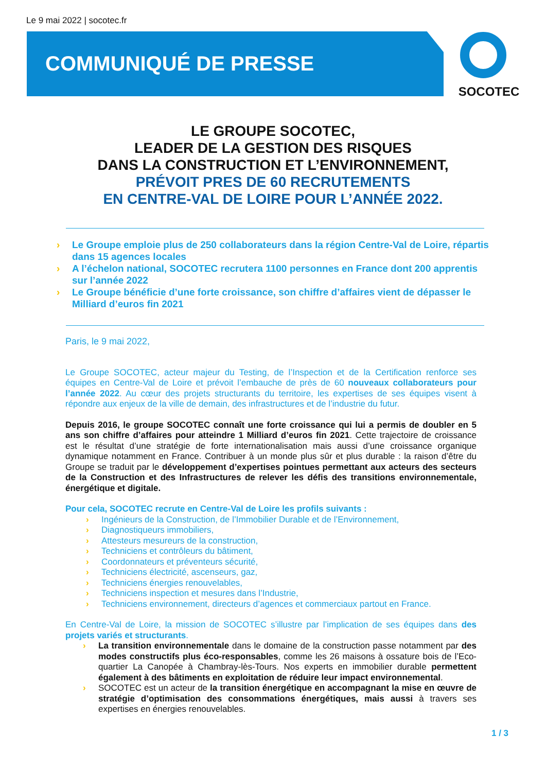Le 9 mai 2022 | socotec.fr
COMMUNIQUÉ DE PRESSE SOCOTEC
LE GROUPE SOCOTEC,
LEADER DE LA GESTION DES RISQUES
DANS LA CONSTRUCTION ET L’ENVIRONNEMENT,
PRÉVOIT PRES DE 60 RECRUTEMENTS
EN CENTRE-VAL DE LOIRE POUR L’ANNÉE 2022.
› Le Groupe emploie plus de 250 collaborateurs dans la région Centre-Val de Loire, répartis dans 15 agences locales
› A l’échelon national, SOCOTEC recrutera 1100 personnes en France dont 200 apprentis sur l’année 2022
› Le Groupe bénéficie d’une forte croissance, son chiffre d’affaires vient de dépasser le Milliard d’euros fin 2021
Paris, le 9 mai 2022,
Le Groupe SOCOTEC, acteur majeur du Testing, de l’Inspection et de la Certification renforce ses équipes en Centre-Val de Loire et prévoit l’embauche de près de 60 nouveaux collaborateurs pour l’année 2022. Au cœur des projets structurants du territoire, les expertises de ses équipes visent à répondre aux enjeux de la ville de demain, des infrastructures et de l’industrie du futur.
Depuis 2016, le groupe SOCOTEC connaît une forte croissance qui lui a permis de doubler en 5 ans son chiffre d’affaires pour atteindre 1 Milliard d’euros fin 2021. Cette trajectoire de croissance est le résultat d’une stratégie de forte internationalisation mais aussi d’une croissance organique dynamique notamment en France. Contribuer à un monde plus sûr et plus durable : la raison d’être du Groupe se traduit par le développement d’expertises pointues permettant aux acteurs des secteurs de la Construction et des Infrastructures de relever les défis des transitions environnementale, énergétique et digitale.
Pour cela, SOCOTEC recrute en Centre-Val de Loire les profils suivants :
› Ingénieurs de la Construction, de l’Immobilier Durable et de l’Environnement,
› Diagnostiqueurs immobiliers,
› Attesteurs mesureurs de la construction,
› Techniciens et contrôleurs du bâtiment,
› Coordonnateurs et préventeurs sécurité,
› Techniciens électricité, ascenseurs, gaz,
› Techniciens énergies renouvelables,
› Techniciens inspection et mesures dans l’Industrie,
› Techniciens environnement, directeurs d’agences et commerciaux partout en France.
En Centre-Val de Loire, la mission de SOCOTEC s’illustre par l’implication de ses équipes dans des projets variés et structurants.
› La transition environnementale dans le domaine de la construction passe notamment par des modes constructifs plus éco-responsables, comme les 26 maisons à ossature bois de l’Eco-quartier La Canopée à Chambray-lès-Tours. Nos experts en immobilier durable permettent également à des bâtiments en exploitation de réduire leur impact environnemental.
› SOCOTEC est un acteur de la transition énergétique en accompagnant la mise en œuvre de stratégie d’optimisation des consommations énergétiques, mais aussi à travers ses expertises en énergies renouvelables.
1 / 3